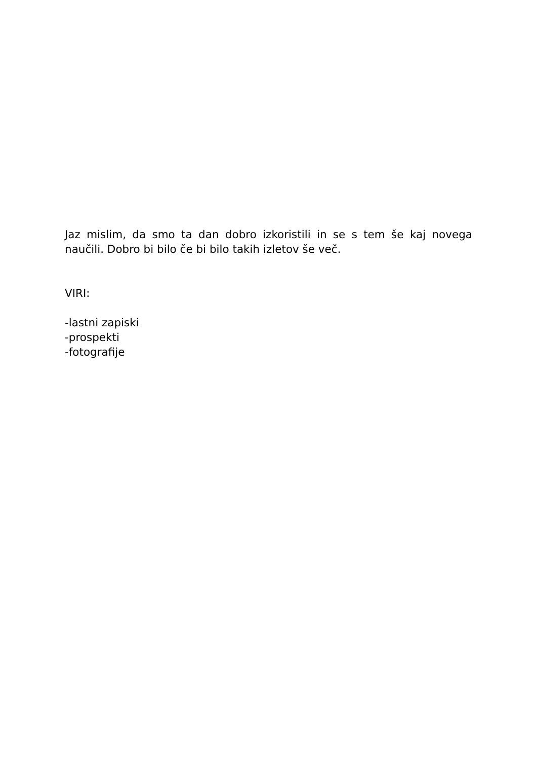Jaz mislim, da smo ta dan dobro izkoristili in se s tem še kaj novega naučili. Dobro bi bilo če bi bilo takih izletov še več.
VIRI:
-lastni zapiski
-prospekti
-fotografije